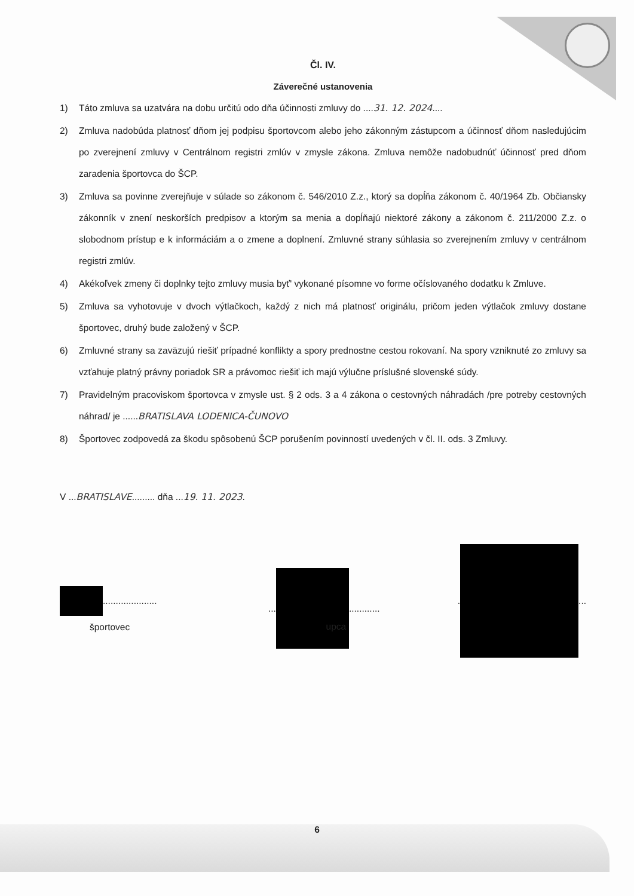Čl. IV.
Záverečné ustanovenia
1) Táto zmluva sa uzatvára na dobu určitú odo dňa účinnosti zmluvy do ....31. 12. 2024....
2) Zmluva nadobúda platnosť dňom jej podpisu športovcom alebo jeho zákonným zástupcom a účinnosť dňom nasledujúcim po zverejnení zmluvy v Centrálnom registri zmlúv v zmysle zákona. Zmluva nemôže nadobudnúť účinnosť pred dňom zaradenia športovca do ŠCP.
3) Zmluva sa povinne zverejňuje v súlade so zákonom č. 546/2010 Z.z., ktorý sa dopĺňa zákonom č. 40/1964 Zb. Občiansky zákonník v znení neskorších predpisov a ktorým sa menia a dopĺňajú niektoré zákony a zákonom č. 211/2000 Z.z. o slobodnom prístup e k informáciám a o zmene a doplnení. Zmluvné strany súhlasia so zverejnením zmluvy v centrálnom registri zmlúv.
4) Akékoľvek zmeny či doplnky tejto zmluvy musia byť' vykonané písomne vo forme očíslovaného dodatku k Zmluve.
5) Zmluva sa vyhotovuje v dvoch výtlačkoch, každý z nich má platnosť originálu, pričom jeden výtlačok zmluvy dostane športovec, druhý bude založený v ŠCP.
6) Zmluvné strany sa zaväzujú riešiť prípadné konflikty a spory prednostne cestou rokovaní. Na spory vzniknuté zo zmluvy sa vzťahuje platný právny poriadok SR a právomoc riešiť ich majú výlučne príslušné slovenské súdy.
7) Pravidelným pracoviskom športovca v zmysle ust. § 2 ods. 3 a 4 zákona o cestovných náhradách /pre potreby cestovných náhrad/ je ......BRATISLAVA LODENICA-ČUNOVO
8) Športovec zodpovedá za škodu spôsobenú ŠCP porušením povinností uvedených v čl. II. ods. 3 Zmluvy.
V ...BRATISLAVE......... dňa ...19. 11. 2023.
.....................
športovec
...
............ upca
.
...
6